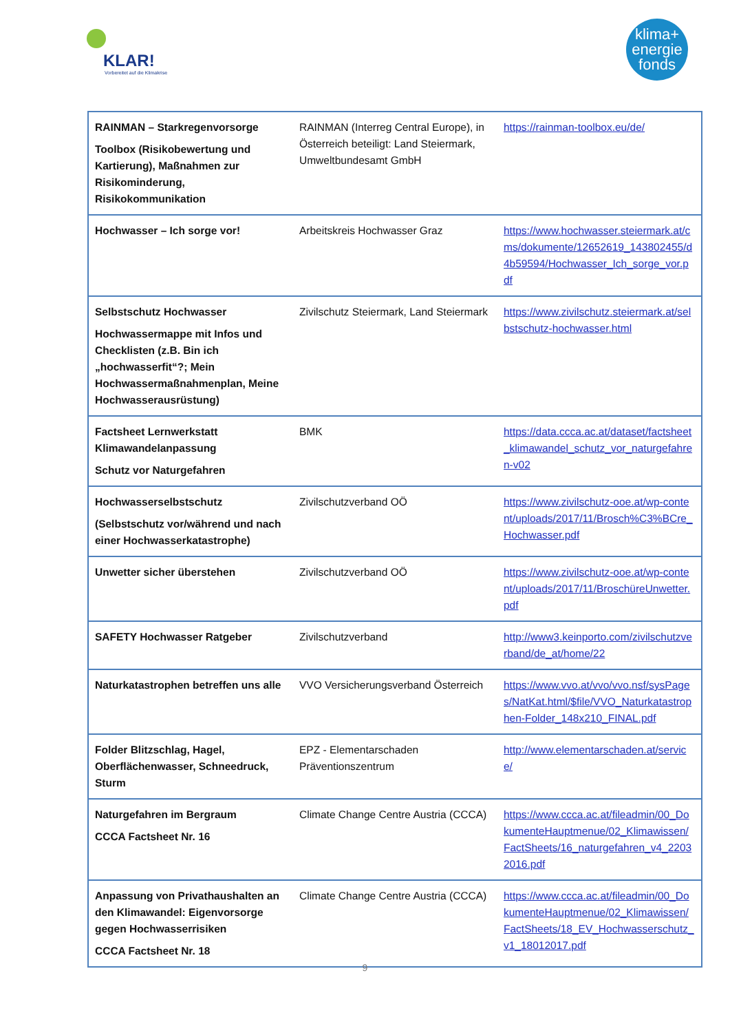KLAR!
Vorbereitet auf die Klimakrise
klima+
energie
fonds
| RAINMAN – Starkregenvorsorge Toolbox (Risikobewertung und Kartierung), Maßnahmen zur Risikominderung, Risikokommunikation | RAINMAN (Interreg Central Europe), in Österreich beteiligt: Land Steiermark, Umweltbundesamt GmbH | https://rainman-toolbox.eu/de/ |
| Hochwasser – Ich sorge vor! | Arbeitskreis Hochwasser Graz | https://www.hochwasser.steiermark.at/cms/dokumente/12652619_143802455/d4b59594/Hochwasser_Ich_sorge_vor.pdf |
| Selbstschutz Hochwasser Hochwassermappe mit Infos und Checklisten (z.B. Bin ich „hochwasserfit“?; Mein Hochwassermaßnahmenplan, Meine Hochwasserausrüstung) | Zivilschutz Steiermark, Land Steiermark | https://www.zivilschutz.steiermark.at/selbstschutz-hochwasser.html |
| Factsheet Lernwerkstatt Klimawandelanpassung Schutz vor Naturgefahren | BMK | https://data.ccca.ac.at/dataset/factsheet_klimawandel_schutz_vor_naturgefahren-v02 |
| Hochwasserselbstschutz (Selbstschutz vor/während und nach einer Hochwasserkatastrophe) | Zivilschutzverband OÖ | https://www.zivilschutz-ooe.at/wp-content/uploads/2017/11/Brosch%C3%BCre_Hochwasser.pdf |
| Unwetter sicher überstehen | Zivilschutzverband OÖ | https://www.zivilschutz-ooe.at/wp-content/uploads/2017/11/BroschüreUnwetter.pdf |
| SAFETY Hochwasser Ratgeber | Zivilschutzverband | http://www3.keinporto.com/zivilschutzverband/de_at/home/22 |
| Naturkatastrophen betreffen uns alle | VVO Versicherungsverband Österreich | https://www.vvo.at/vvo/vvo.nsf/sysPages/NatKat.html/$file/VVO_Naturkatastrophen-Folder_148x210_FINAL.pdf |
| Folder Blitzschlag, Hagel, Oberflächenwasser, Schneedruck, Sturm | EPZ - Elementarschaden Präventionszentrum | http://www.elementarschaden.at/service/ |
| Naturgefahren im Bergraum CCCA Factsheet Nr. 16 | Climate Change Centre Austria (CCCA) | https://www.ccca.ac.at/fileadmin/00_DokumenteHauptmenue/02_Klimawissen/FactSheets/16_naturgefahren_v4_22032016.pdf |
| Anpassung von Privathaushalten an den Klimawandel: Eigenvorsorge gegen Hochwasserrisiken CCCA Factsheet Nr. 18 | Climate Change Centre Austria (CCCA) | https://www.ccca.ac.at/fileadmin/00_DokumenteHauptmenue/02_Klimawissen/FactSheets/18_EV_Hochwasserschutz_v1_18012017.pdf |
9